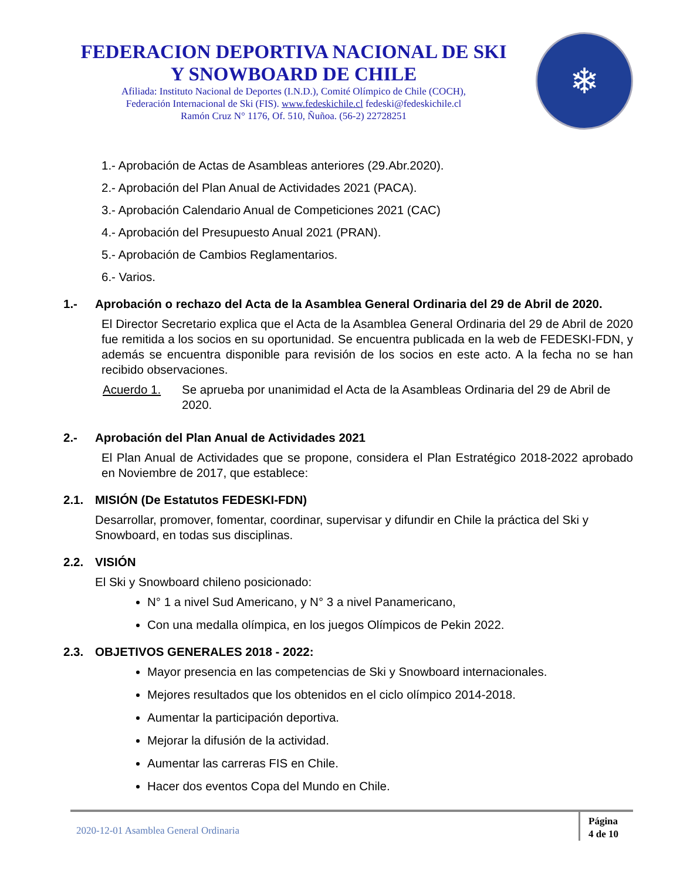FEDERACION DEPORTIVA NACIONAL DE SKI
Y SNOWBOARD DE CHILE
Afiliada: Instituto Nacional de Deportes (I.N.D.), Comité Olímpico de Chile (COCH),
Federación Internacional de Ski (FIS). www.fedeskichile.cl fedeski@fedeskichile.cl
Ramón Cruz N° 1176, Of. 510, Ñuñoa. (56-2) 22728251
❄
1.- Aprobación de Actas de Asambleas anteriores (29.Abr.2020).
2.- Aprobación del Plan Anual de Actividades 2021 (PACA).
3.- Aprobación Calendario Anual de Competiciones 2021 (CAC)
4.- Aprobación del Presupuesto Anual 2021 (PRAN).
5.- Aprobación de Cambios Reglamentarios.
6.- Varios.
1.- Aprobación o rechazo del Acta de la Asamblea General Ordinaria del 29 de Abril de 2020.
El Director Secretario explica que el Acta de la Asamblea General Ordinaria del 29 de Abril de 2020 fue remitida a los socios en su oportunidad. Se encuentra publicada en la web de FEDESKI-FDN, y además se encuentra disponible para revisión de los socios en este acto. A la fecha no se han recibido observaciones.
Acuerdo 1. Se aprueba por unanimidad el Acta de la Asambleas Ordinaria del 29 de Abril de 2020.
2.- Aprobación del Plan Anual de Actividades 2021
El Plan Anual de Actividades que se propone, considera el Plan Estratégico 2018-2022 aprobado en Noviembre de 2017, que establece:
2.1. MISIÓN (De Estatutos FEDESKI-FDN)
Desarrollar, promover, fomentar, coordinar, supervisar y difundir en Chile la práctica del Ski y Snowboard, en todas sus disciplinas.
2.2. VISIÓN
El Ski y Snowboard chileno posicionado:
N° 1 a nivel Sud Americano, y N° 3 a nivel Panamericano,
Con una medalla olímpica, en los juegos Olímpicos de Pekin 2022.
2.3. OBJETIVOS GENERALES 2018 - 2022:
Mayor presencia en las competencias de Ski y Snowboard internacionales.
Mejores resultados que los obtenidos en el ciclo olímpico 2014-2018.
Aumentar la participación deportiva.
Mejorar la difusión de la actividad.
Aumentar las carreras FIS en Chile.
Hacer dos eventos Copa del Mundo en Chile.
2020-12-01 Asamblea General Ordinaria
Página
4 de 10